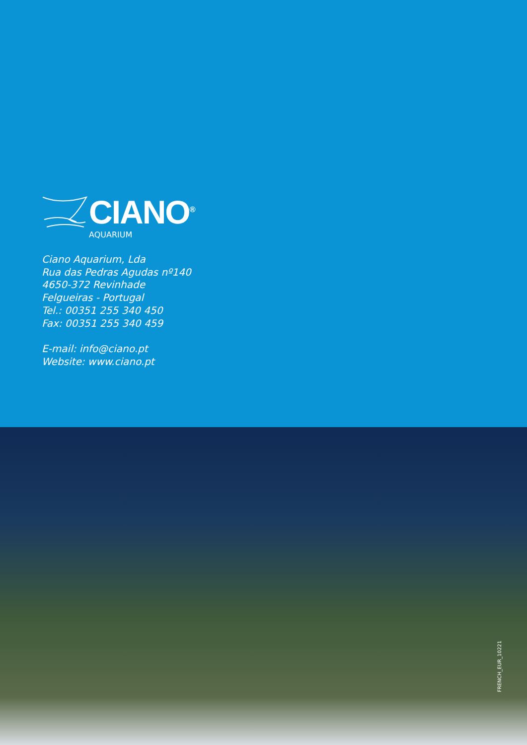CIANO<sup>®</sup>
AQUARIUM
Ciano Aquarium, Lda
Rua das Pedras Agudas nº140
4650-372 Revinhade
Felgueiras - Portugal
Tel.: 00351 255 340 450
Fax: 00351 255 340 459
E-mail: info@ciano.pt
Website: www.ciano.pt
FRENCH_EUR_10221